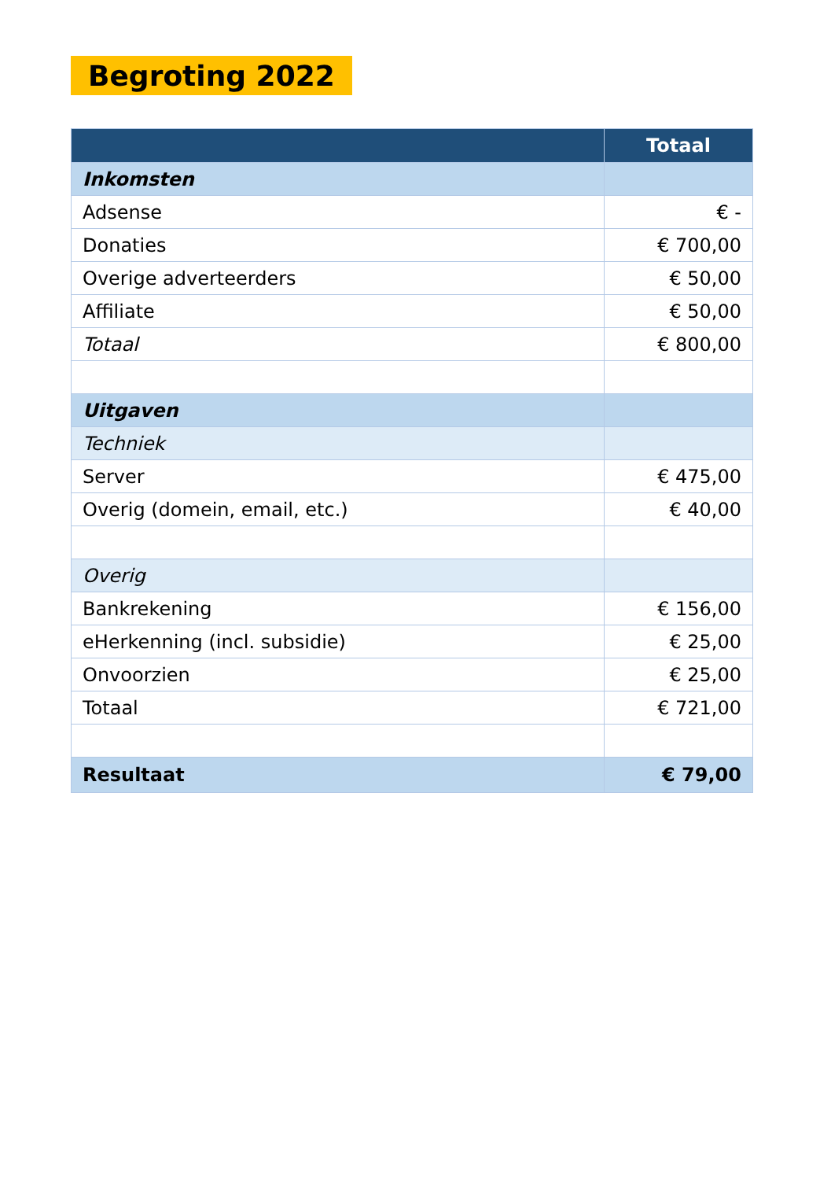Begroting 2022
| | Totaal |
| --- | --- |
| Inkomsten | |
| Adsense | € - |
| Donaties | € 700,00 |
| Overige adverteerders | € 50,00 |
| Affiliate | € 50,00 |
| Totaal | € 800,00 |
| Uitgaven | |
| Techniek | |
| Server | € 475,00 |
| Overig (domein, email, etc.) | € 40,00 |
| Overig | |
| Bankrekening | € 156,00 |
| eHerkenning (incl. subsidie) | € 25,00 |
| Onvoorzien | € 25,00 |
| Totaal | € 721,00 |
| Resultaat | € 79,00 |